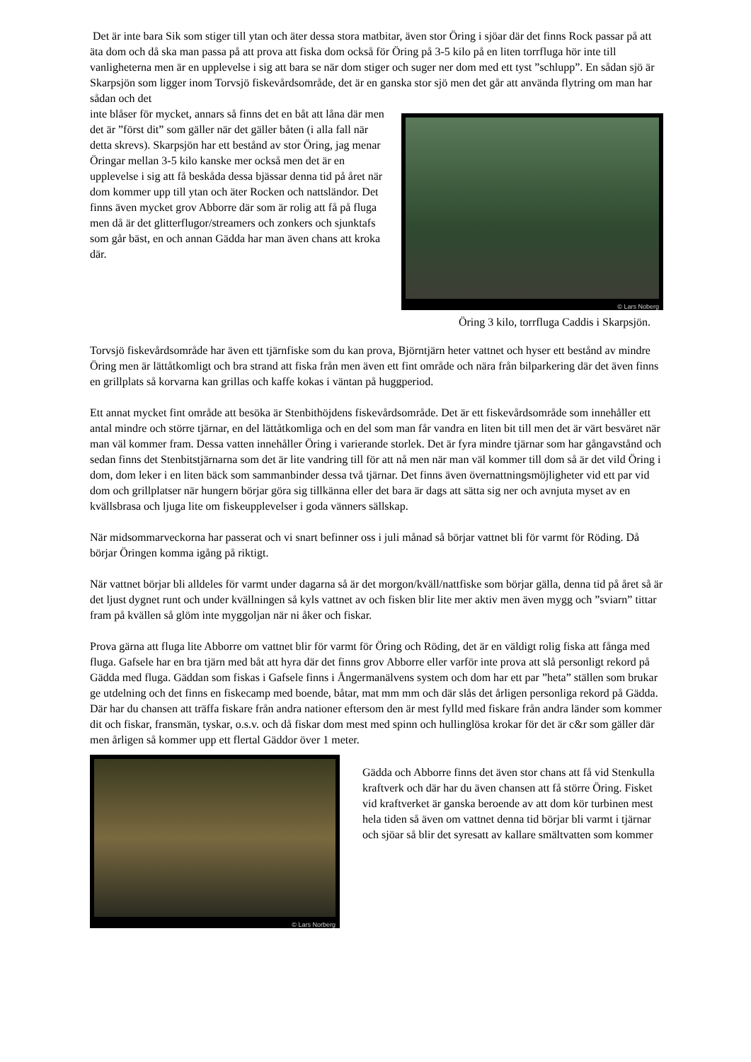Det är inte bara Sik som stiger till ytan och äter dessa stora matbitar, även stor Öring i sjöar där det finns Rock passar på att äta dom och då ska man passa på att prova att fiska dom också för Öring på 3-5 kilo på en liten torrfluga hör inte till vanligheterna men är en upplevelse i sig att bara se när dom stiger och suger ner dom med ett tyst ”schlupp”. En sådan sjö är Skarpsjön som ligger inom Torvsjö fiskevårdsområde, det är en ganska stor sjö men det går att använda flytring om man har sådan och det
inte blåser för mycket, annars så finns det en båt att låna där men det är ”först dit” som gäller när det gäller båten (i alla fall när detta skrevs). Skarpsjön har ett bestånd av stor Öring, jag menar Öringar mellan 3-5 kilo kanske mer också men det är en upplevelse i sig att få beskåda dessa bjässar denna tid på året när dom kommer upp till ytan och äter Rocken och nattsländor. Det finns även mycket grov Abborre där som är rolig att få på fluga men då är det glitterflugor/streamers och zonkers och sjunktafs som går bäst, en och annan Gädda har man även chans att kroka där.
© Lars Noberg
Öring 3 kilo, torrfluga Caddis i Skarpsjön.
Torvsjö fiskevårdsområde har även ett tjärnfiske som du kan prova, Björntjärn heter vattnet och hyser ett bestånd av mindre Öring men är lättåtkomligt och bra strand att fiska från men även ett fint område och nära från bilparkering där det även finns en grillplats så korvarna kan grillas och kaffe kokas i väntan på huggperiod.
Ett annat mycket fint område att besöka är Stenbithöjdens fiskevårdsområde. Det är ett fiskevårdsområde som innehåller ett antal mindre och större tjärnar, en del lättåtkomliga och en del som man får vandra en liten bit till men det är värt besväret när man väl kommer fram. Dessa vatten innehåller Öring i varierande storlek. Det är fyra mindre tjärnar som har gångavstånd och sedan finns det Stenbitstjärnarna som det är lite vandring till för att nå men när man väl kommer till dom så är det vild Öring i dom, dom leker i en liten bäck som sammanbinder dessa två tjärnar. Det finns även övernattningsmöjligheter vid ett par vid dom och grillplatser när hungern börjar göra sig tillkänna eller det bara är dags att sätta sig ner och avnjuta myset av en kvällsbrasa och ljuga lite om fiskeupplevelser i goda vänners sällskap.
När midsommarveckorna har passerat och vi snart befinner oss i juli månad så börjar vattnet bli för varmt för Röding. Då börjar Öringen komma igång på riktigt.
När vattnet börjar bli alldeles för varmt under dagarna så är det morgon/kväll/nattfiske som börjar gälla, denna tid på året så är det ljust dygnet runt och under kvällningen så kyls vattnet av och fisken blir lite mer aktiv men även mygg och ”sviarn” tittar fram på kvällen så glöm inte myggoljan när ni åker och fiskar.
Prova gärna att fluga lite Abborre om vattnet blir för varmt för Öring och Röding, det är en väldigt rolig fiska att fånga med fluga. Gafsele har en bra tjärn med båt att hyra där det finns grov Abborre eller varför inte prova att slå personligt rekord på Gädda med fluga. Gäddan som fiskas i Gafsele finns i Ångermanälvens system och dom har ett par ”heta” ställen som brukar ge utdelning och det finns en fiskecamp med boende, båtar, mat mm mm och där slås det årligen personliga rekord på Gädda. Där har du chansen att träffa fiskare från andra nationer eftersom den är mest fylld med fiskare från andra länder som kommer dit och fiskar, fransmän, tyskar, o.s.v. och då fiskar dom mest med spinn och hullinglösa krokar för det är c&r som gäller där men årligen så kommer upp ett flertal Gäddor över 1 meter.
© Lars Norberg
Gädda och Abborre finns det även stor chans att få vid Stenkulla kraftverk och där har du även chansen att få större Öring. Fisket vid kraftverket är ganska beroende av att dom kör turbinen mest hela tiden så även om vattnet denna tid börjar bli varmt i tjärnar och sjöar så blir det syresatt av kallare smältvatten som kommer